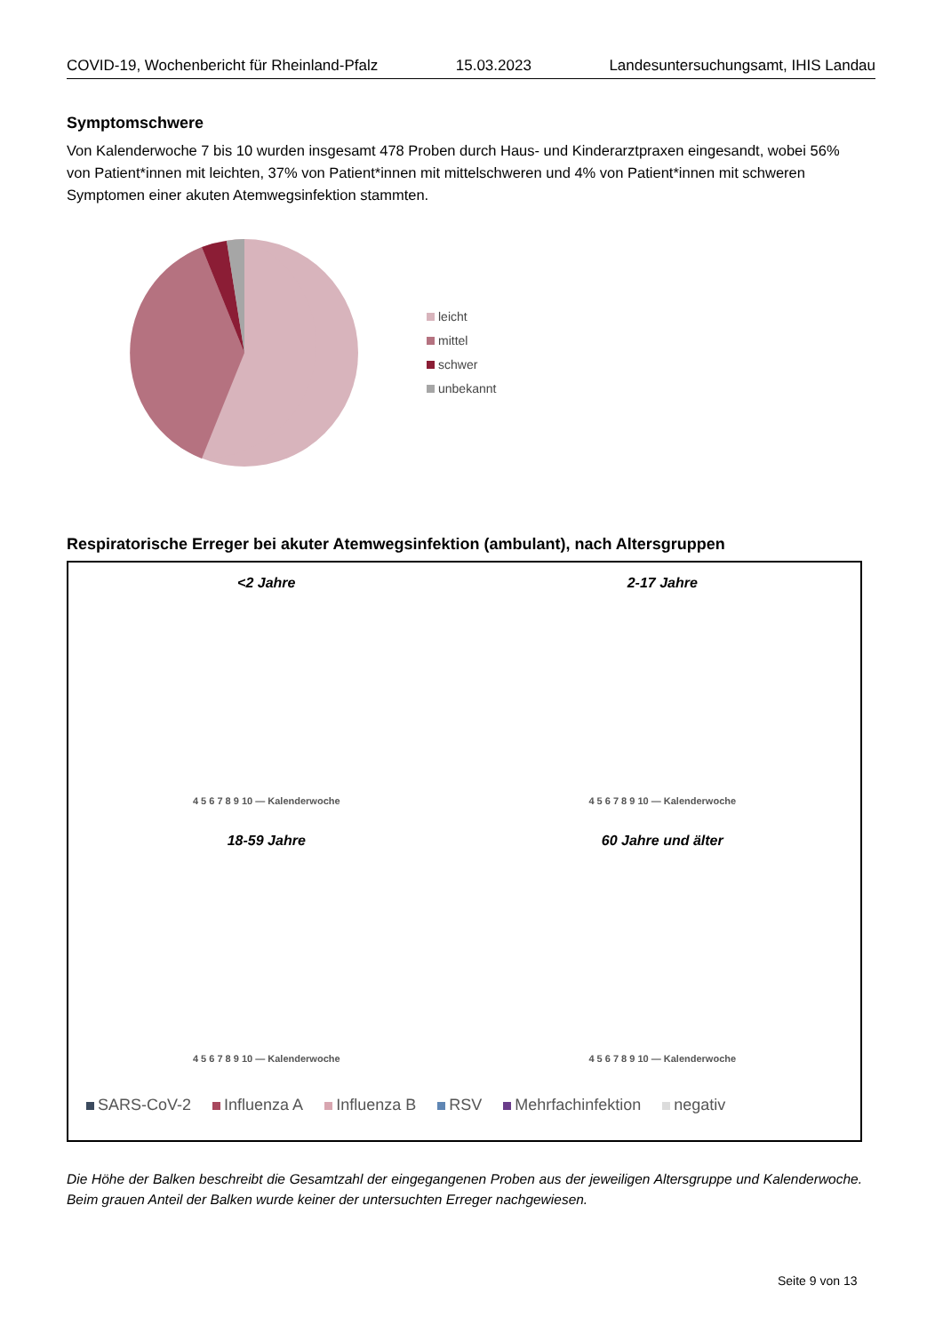COVID-19, Wochenbericht für Rheinland-Pfalz 15.03.2023 Landesuntersuchungsamt, IHIS Landau
Symptomschwere
Von Kalenderwoche 7 bis 10 wurden insgesamt 478 Proben durch Haus- und Kinderarztpraxen eingesandt, wobei 56% von Patient*innen mit leichten, 37% von Patient*innen mit mittelschweren und 4% von Patient*innen mit schweren Symptomen einer akuten Atemwegsinfektion stammten.
leicht
mittel
schwer
unbekannt
Respiratorische Erreger bei akuter Atemwegsinfektion (ambulant), nach Altersgruppen
<2 Jahre
4 5 6 7 8 9 10 — Kalenderwoche
2-17 Jahre
4 5 6 7 8 9 10 — Kalenderwoche
18-59 Jahre
4 5 6 7 8 9 10 — Kalenderwoche
60 Jahre und älter
4 5 6 7 8 9 10 — Kalenderwoche
SARS-CoV-2 Influenza A Influenza B RSV Mehrfachinfektion negativ
Die Höhe der Balken beschreibt die Gesamtzahl der eingegangenen Proben aus der jeweiligen Altersgruppe und Kalenderwoche. Beim grauen Anteil der Balken wurde keiner der untersuchten Erreger nachgewiesen.
Seite 9 von 13